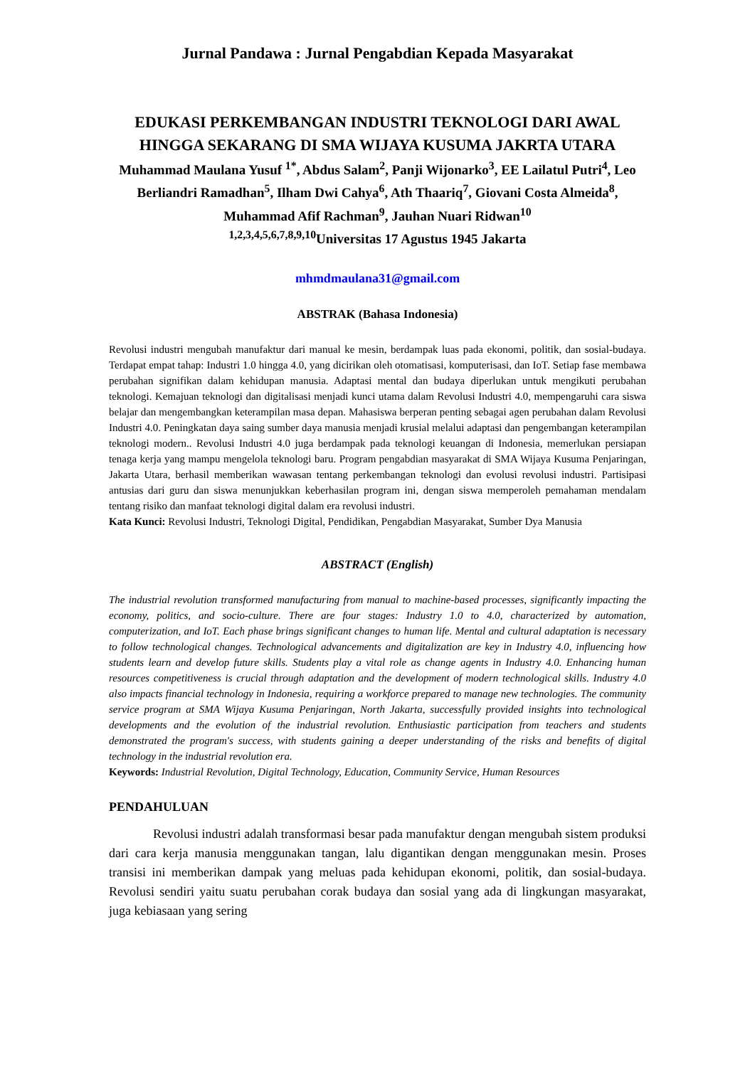Jurnal Pandawa : Jurnal Pengabdian Kepada Masyarakat
EDUKASI PERKEMBANGAN INDUSTRI TEKNOLOGI DARI AWAL HINGGA SEKARANG DI SMA WIJAYA KUSUMA JAKRTA UTARA
Muhammad Maulana Yusuf <sup>1*</sup>, Abdus Salam<sup>2</sup>, Panji Wijonarko<sup>3</sup>, EE Lailatul Putri<sup>4</sup>, Leo Berliandri Ramadhan<sup>5</sup>, Ilham Dwi Cahya<sup>6</sup>, Ath Thaariq<sup>7</sup>, Giovani Costa Almeida<sup>8</sup>, Muhammad Afif Rachman<sup>9</sup>, Jauhan Nuari Ridwan<sup>10</sup>
<sup>1,2,3,4,5,6,7,8,9,10</sup>Universitas 17 Agustus 1945 Jakarta
mhmdmaulana31@gmail.com
ABSTRAK (Bahasa Indonesia)
Revolusi industri mengubah manufaktur dari manual ke mesin, berdampak luas pada ekonomi, politik, dan sosial-budaya. Terdapat empat tahap: Industri 1.0 hingga 4.0, yang dicirikan oleh otomatisasi, komputerisasi, dan IoT. Setiap fase membawa perubahan signifikan dalam kehidupan manusia. Adaptasi mental dan budaya diperlukan untuk mengikuti perubahan teknologi. Kemajuan teknologi dan digitalisasi menjadi kunci utama dalam Revolusi Industri 4.0, mempengaruhi cara siswa belajar dan mengembangkan keterampilan masa depan. Mahasiswa berperan penting sebagai agen perubahan dalam Revolusi Industri 4.0. Peningkatan daya saing sumber daya manusia menjadi krusial melalui adaptasi dan pengembangan keterampilan teknologi modern.. Revolusi Industri 4.0 juga berdampak pada teknologi keuangan di Indonesia, memerlukan persiapan tenaga kerja yang mampu mengelola teknologi baru. Program pengabdian masyarakat di SMA Wijaya Kusuma Penjaringan, Jakarta Utara, berhasil memberikan wawasan tentang perkembangan teknologi dan evolusi revolusi industri. Partisipasi antusias dari guru dan siswa menunjukkan keberhasilan program ini, dengan siswa memperoleh pemahaman mendalam tentang risiko dan manfaat teknologi digital dalam era revolusi industri.
Kata Kunci: Revolusi Industri, Teknologi Digital, Pendidikan, Pengabdian Masyarakat, Sumber Dya Manusia
ABSTRACT (English)
The industrial revolution transformed manufacturing from manual to machine-based processes, significantly impacting the economy, politics, and socio-culture. There are four stages: Industry 1.0 to 4.0, characterized by automation, computerization, and IoT. Each phase brings significant changes to human life. Mental and cultural adaptation is necessary to follow technological changes. Technological advancements and digitalization are key in Industry 4.0, influencing how students learn and develop future skills. Students play a vital role as change agents in Industry 4.0. Enhancing human resources competitiveness is crucial through adaptation and the development of modern technological skills. Industry 4.0 also impacts financial technology in Indonesia, requiring a workforce prepared to manage new technologies. The community service program at SMA Wijaya Kusuma Penjaringan, North Jakarta, successfully provided insights into technological developments and the evolution of the industrial revolution. Enthusiastic participation from teachers and students demonstrated the program's success, with students gaining a deeper understanding of the risks and benefits of digital technology in the industrial revolution era.
Keywords: Industrial Revolution, Digital Technology, Education, Community Service, Human Resources
PENDAHULUAN
Revolusi industri adalah transformasi besar pada manufaktur dengan mengubah sistem produksi dari cara kerja manusia menggunakan tangan, lalu digantikan dengan menggunakan mesin. Proses transisi ini memberikan dampak yang meluas pada kehidupan ekonomi, politik, dan sosial-budaya. Revolusi sendiri yaitu suatu perubahan corak budaya dan sosial yang ada di lingkungan masyarakat, juga kebiasaan yang sering